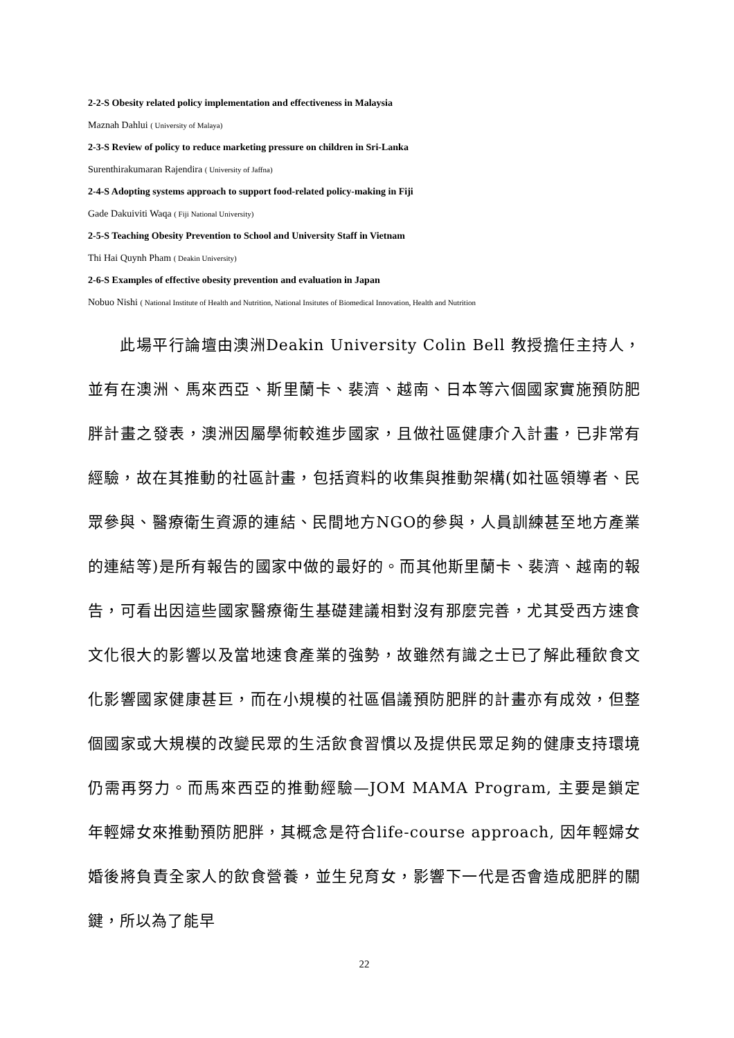2-2-S Obesity related policy implementation and effectiveness in Malaysia
Maznah Dahlui ( University of Malaya)
2-3-S Review of policy to reduce marketing pressure on children in Sri-Lanka
Surenthirakumaran Rajendira ( University of Jaffna)
2-4-S Adopting systems approach to support food-related policy-making in Fiji
Gade Dakuiviti Waqa ( Fiji National University)
2-5-S Teaching Obesity Prevention to School and University Staff in Vietnam
Thi Hai Quynh Pham ( Deakin University)
2-6-S Examples of effective obesity prevention and evaluation in Japan
Nobuo Nishi ( National Institute of Health and Nutrition, National Insitutes of Biomedical Innovation, Health and Nutrition
  此場平行論壇由澳洲Deakin University Colin Bell 教授擔任主持人，並有在澳洲、馬來西亞、斯里蘭卡、裴濟、越南、日本等六個國家實施預防肥胖計畫之發表，澳洲因屬學術較進步國家，且做社區健康介入計畫，已非常有經驗，故在其推動的社區計畫，包括資料的收集與推動架構(如社區領導者、民眾參與、醫療衛生資源的連結、民間地方NGO的參與，人員訓練甚至地方產業的連結等)是所有報告的國家中做的最好的。而其他斯里蘭卡、裴濟、越南的報告，可看出因這些國家醫療衛生基礎建議相對沒有那麼完善，尤其受西方速食文化很大的影響以及當地速食產業的強勢，故雖然有識之士已了解此種飲食文化影響國家健康甚巨，而在小規模的社區倡議預防肥胖的計畫亦有成效，但整個國家或大規模的改變民眾的生活飲食習慣以及提供民眾足夠的健康支持環境仍需再努力。而馬來西亞的推動經驗—JOM MAMA Program, 主要是鎖定年輕婦女來推動預防肥胖，其概念是符合life-course approach, 因年輕婦女婚後將負責全家人的飲食營養，並生兒育女，影響下一代是否會造成肥胖的關鍵，所以為了能早
22